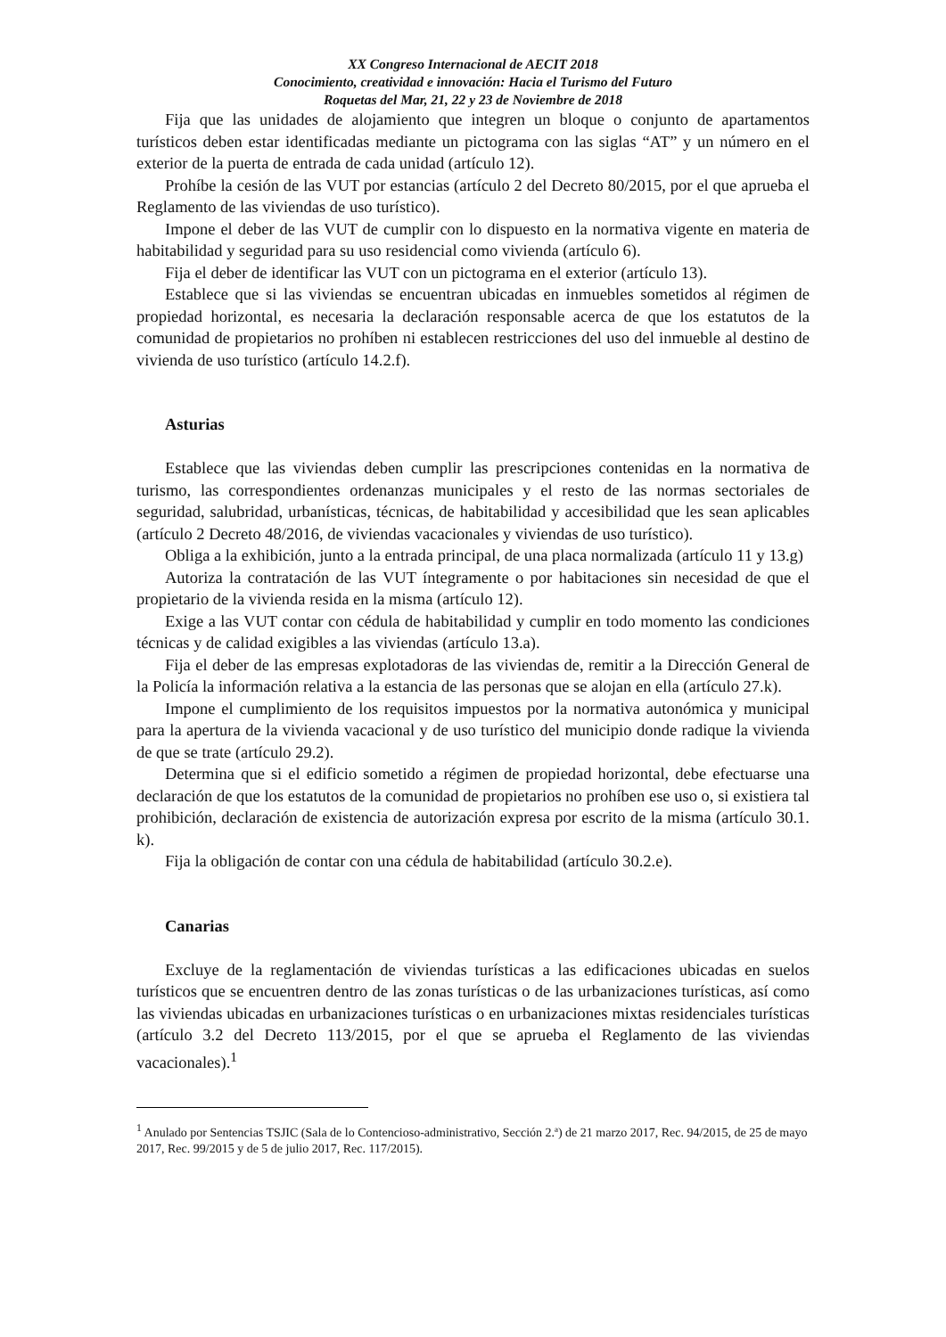XX Congreso Internacional de AECIT 2018
Conocimiento, creatividad e innovación: Hacia el Turismo del Futuro
Roquetas del Mar, 21, 22 y 23 de Noviembre de 2018
Fija que las unidades de alojamiento que integren un bloque o conjunto de apartamentos turísticos deben estar identificadas mediante un pictograma con las siglas “AT” y un número en el exterior de la puerta de entrada de cada unidad (artículo 12).
Prohíbe la cesión de las VUT por estancias (artículo 2 del Decreto 80/2015, por el que aprueba el Reglamento de las viviendas de uso turístico).
Impone el deber de las VUT de cumplir con lo dispuesto en la normativa vigente en materia de habitabilidad y seguridad para su uso residencial como vivienda (artículo 6).
Fija el deber de identificar las VUT con un pictograma en el exterior (artículo 13).
Establece que si las viviendas se encuentran ubicadas en inmuebles sometidos al régimen de propiedad horizontal, es necesaria la declaración responsable acerca de que los estatutos de la comunidad de propietarios no prohíben ni establecen restricciones del uso del inmueble al destino de vivienda de uso turístico (artículo 14.2.f).
Asturias
Establece que las viviendas deben cumplir las prescripciones contenidas en la normativa de turismo, las correspondientes ordenanzas municipales y el resto de las normas sectoriales de seguridad, salubridad, urbanísticas, técnicas, de habitabilidad y accesibilidad que les sean aplicables (artículo 2 Decreto 48/2016, de viviendas vacacionales y viviendas de uso turístico).
Obliga a la exhibición, junto a la entrada principal, de una placa normalizada (artículo 11 y 13.g)
Autoriza la contratación de las VUT íntegramente o por habitaciones sin necesidad de que el propietario de la vivienda resida en la misma (artículo 12).
Exige a las VUT contar con cédula de habitabilidad y cumplir en todo momento las condiciones técnicas y de calidad exigibles a las viviendas (artículo 13.a).
Fija el deber de las empresas explotadoras de las viviendas de, remitir a la Dirección General de la Policía la información relativa a la estancia de las personas que se alojan en ella (artículo 27.k).
Impone el cumplimiento de los requisitos impuestos por la normativa autonómica y municipal para la apertura de la vivienda vacacional y de uso turístico del municipio donde radique la vivienda de que se trate (artículo 29.2).
Determina que si el edificio sometido a régimen de propiedad horizontal, debe efectuarse una declaración de que los estatutos de la comunidad de propietarios no prohíben ese uso o, si existiera tal prohibición, declaración de existencia de autorización expresa por escrito de la misma (artículo 30.1. k).
Fija la obligación de contar con una cédula de habitabilidad (artículo 30.2.e).
Canarias
Excluye de la reglamentación de viviendas turísticas a las edificaciones ubicadas en suelos turísticos que se encuentren dentro de las zonas turísticas o de las urbanizaciones turísticas, así como las viviendas ubicadas en urbanizaciones turísticas o en urbanizaciones mixtas residenciales turísticas (artículo 3.2 del Decreto 113/2015, por el que se aprueba el Reglamento de las viviendas vacacionales).<sup>1</sup>
<sup>1</sup> Anulado por Sentencias TSJIC (Sala de lo Contencioso-administrativo, Sección 2.ª) de 21 marzo 2017, Rec. 94/2015, de 25 de mayo 2017, Rec. 99/2015 y de 5 de julio 2017, Rec. 117/2015).